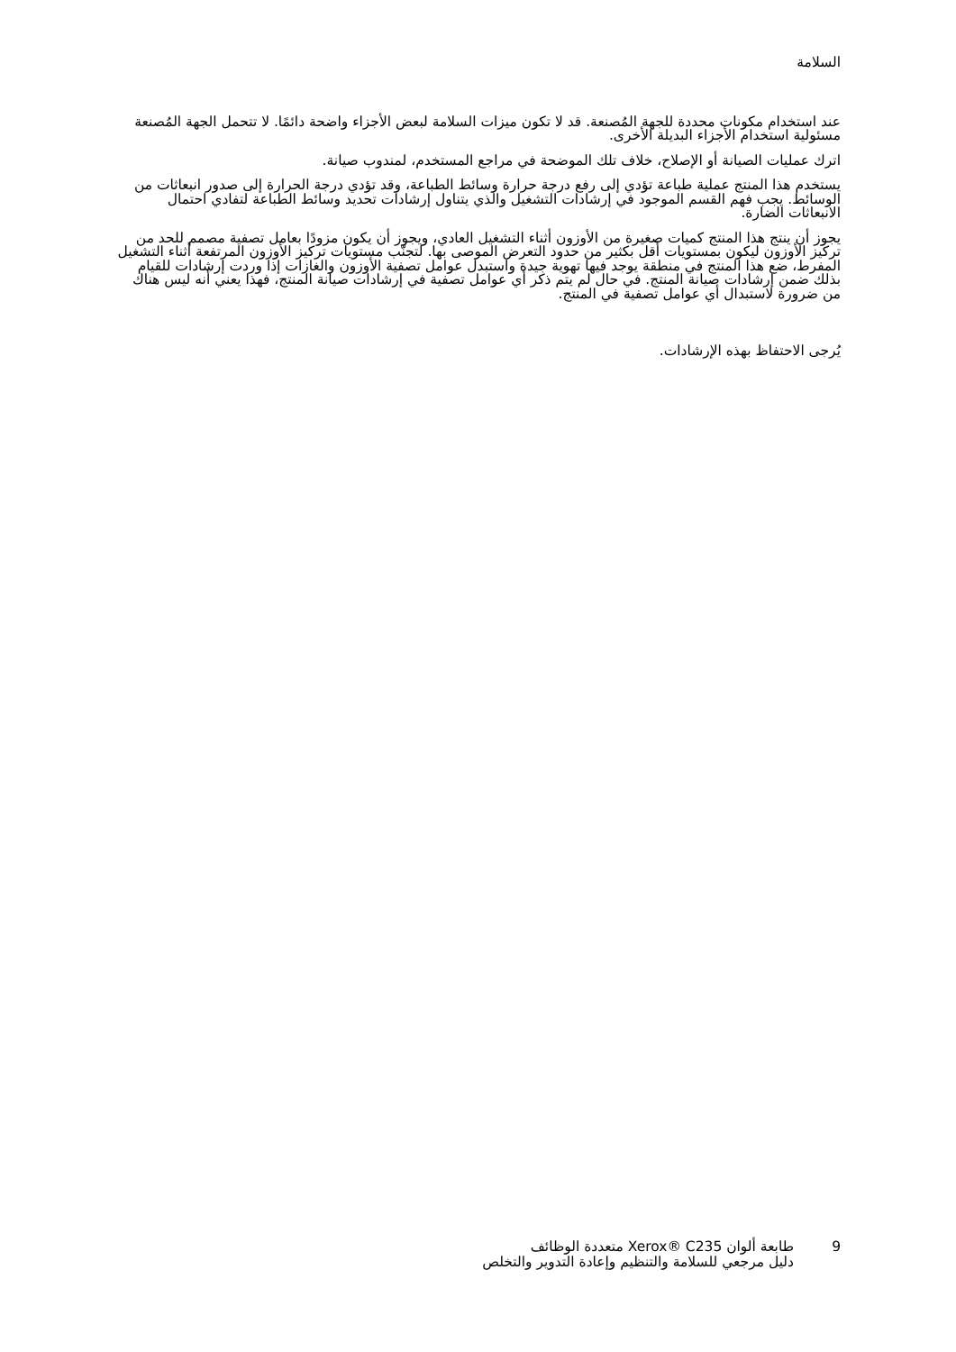السلامة
عند استخدام مكونات محددة للجهة المُصنعة. قد لا تكون ميزات السلامة لبعض الأجزاء واضحة دائمًا. لا تتحمل الجهة المُصنعة مسئولية استخدام الأجزاء البديلة الأخرى.
اترك عمليات الصيانة أو الإصلاح، خلاف تلك الموضحة في مراجع المستخدم، لمندوب صيانة.
يستخدم هذا المنتج عملية طباعة تؤدي إلى رفع درجة حرارة وسائط الطباعة، وقد تؤدي درجة الحرارة إلى صدور انبعاثات من الوسائط. يجب فهم القسم الموجود في إرشادات التشغيل والذي يتناول إرشادات تحديد وسائط الطباعة لتفادي احتمال الانبعاثات الضارة.
يجوز أن ينتج هذا المنتج كميات صغيرة من الأوزون أثناء التشغيل العادي، ويجوز أن يكون مزودًا بعامل تصفية مصمم للحد من تركيز الأوزون ليكون بمستويات أقل بكثير من حدود التعرض الموصى بها. لتجنّب مستويات تركيز الأوزون المرتفعة أثناء التشغيل المفرط، ضع هذا المنتج في منطقة يوجد فيها تهوية جيدة واستبدل عوامل تصفية الأوزون والغازات إذا وردت إرشادات للقيام بذلك ضمن إرشادات صيانة المنتج. في حال لم يتم ذكر أي عوامل تصفية في إرشادات صيانة المنتج، فهذا يعني أنه ليس هناك من ضرورة لاستبدال أي عوامل تصفية في المنتج.
يُرجى الاحتفاظ بهذه الإرشادات.
9 طابعة ألوان Xerox® C235 متعددة الوظائف
دليل مرجعي للسلامة والتنظيم وإعادة التدوير والتخلص